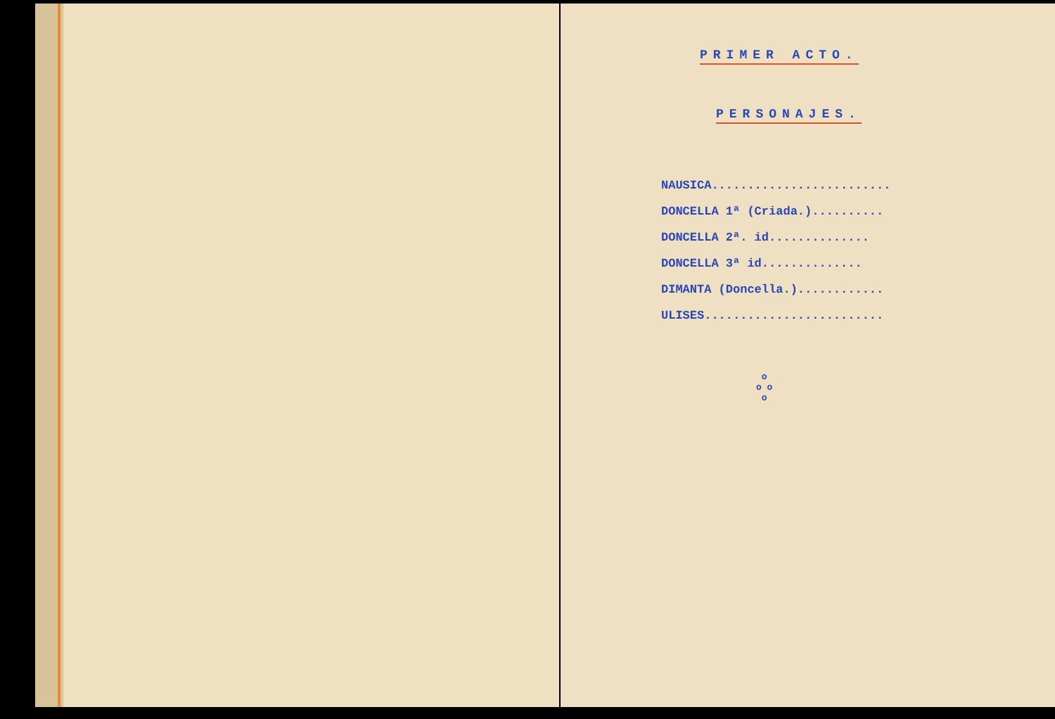PRIMER ACTO.
PERSONAJES.
NAUSICA.........................
DONCELLA 1ª (Criada.)..........
DONCELLA 2ª. id..............
DONCELLA 3ª id..............
DIMANTA (Doncella.)............
ULISES.........................
o
o o
o